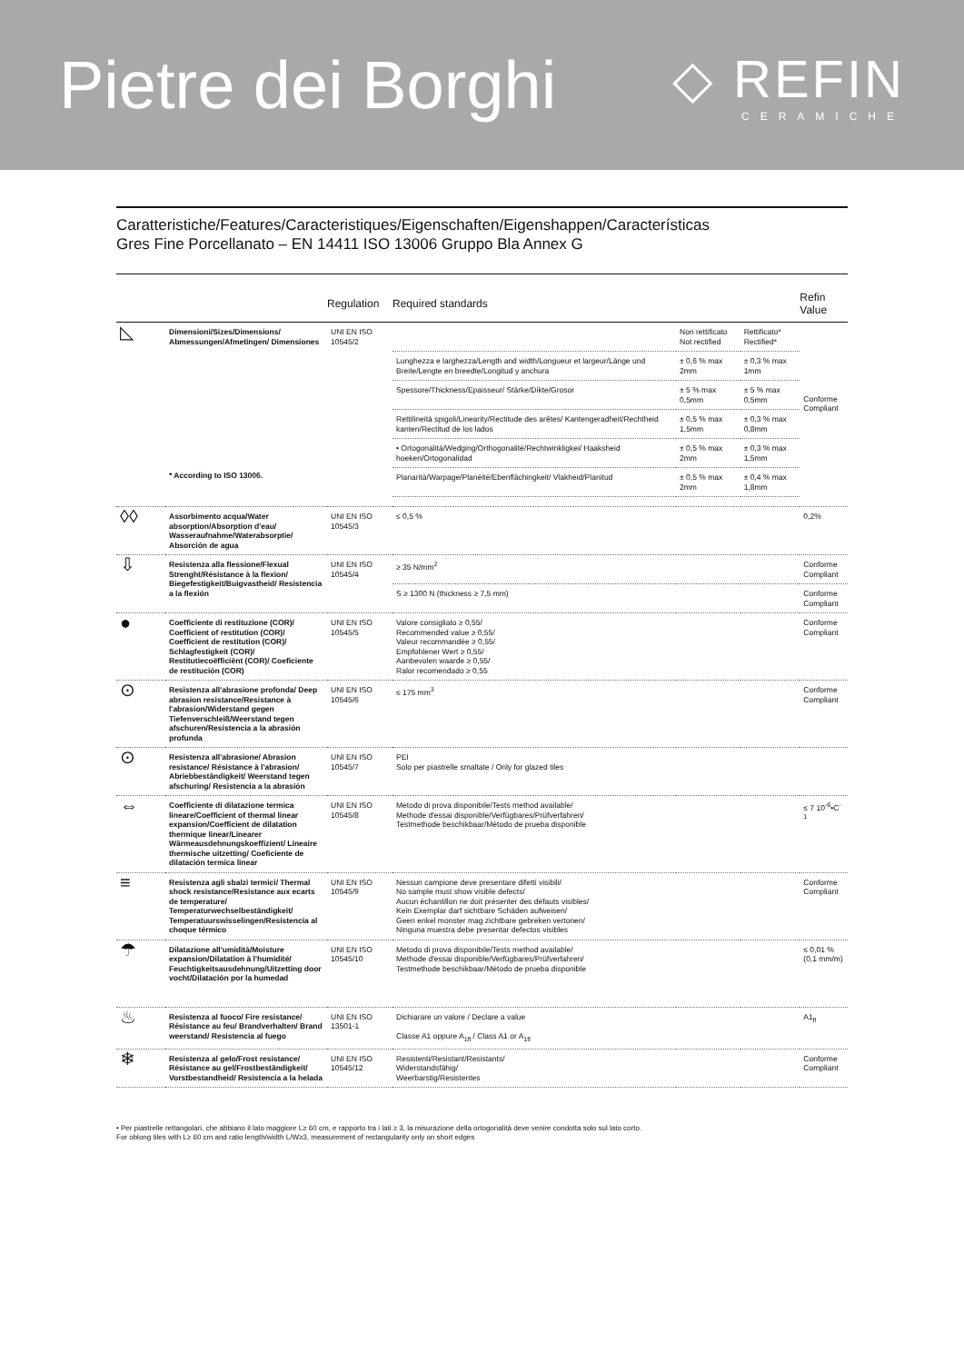Pietre dei Borghi
◇ REFIN
CERAMICHE
Caratteristiche/Features/Caracteristiques/Eigenschaften/Eigenshappen/Características
Gres Fine Porcellanato – EN 14411 ISO 13006 Gruppo Bla Annex G
| | | Regulation | Required standards | | | Refin Value |
| --- | --- | --- | --- | --- | --- | --- |
| ◺ | Dimensioni/Sizes/Dimensions/ Abmessungen/Afmetingen/ Dimensiones * According to ISO 13006. | UNI EN ISO 10545/2 | | Non rettificato Not rectified | Rettificato* Rectified* | Conforme Compliant |
| | | | Lunghezza e larghezza/Length and width/Longueur et largeur/Länge und Breite/Lengte en breedte/Longitud y anchura | ± 0,6 % max 2mm | ± 0,3 % max 1mm | |
| | | | Spessore/Thickness/Epaisseur/ Stärke/Dikte/Grosor | ± 5 % max 0,5mm | ± 5 % max 0,5mm | |
| | | | Rettilineità spigoli/Linearity/Rectitude des arêtes/ Kantengeradheit/Rechtheid kanten/Rectitud de los lados | ± 0,5 % max 1,5mm | ± 0,3 % max 0,8mm | |
| | | | • Ortogonalità/Wedging/Orthogonalité/Rechtwinkligkei/ Haaksheid hoeken/Ortogonalidad | ± 0,5 % max 2mm | ± 0,3 % max 1,5mm | |
| | | | Planarità/Warpage/Planéité/Ebenflächingkeit/ Vlakheid/Planitud | ± 0,5 % max 2mm | ± 0,4 % max 1,8mm | |
| ◊◊ | Assorbimento acqua/Water absorption/Absorption d'eau/ Wasseraufnahme/Waterabsorptie/ Absorción de agua | UNI EN ISO 10545/3 | ≤ 0,5 % | | | 0,2% |
| ⇩ | Resistenza alla flessione/Flexual Strenght/Résistance à la flexion/ Biegefestigkeit/Buigvastheid/ Resistencia a la flexión | UNI EN ISO 10545/4 | ≥ 35 N/mm<sup>2</sup> | | | Conforme Compliant |
| | | | S ≥ 1300 N (thickness ≥ 7,5 mm) | | | Conforme Compliant |
| ● | Coefficiente di restituzione (COR)/ Coefficient of restitution (COR)/ Coefficient de restitution (COR)/ Schlagfestigkeit (COR)/ Restitutiecoëfficiënt (COR)/ Coeficiente de restitución (COR) | UNI EN ISO 10545/5 | Valore consigliato ≥ 0,55/ Recommended value ≥ 0,55/ Valeur recommandée ≥ 0,55/ Empfohlener Wert ≥ 0,55/ Aanbevolen waarde ≥ 0,55/ Ralor recomendado ≥ 0,55 | | | Conforme Compliant |
| ⊙ | Resistenza all'abrasione profonda/ Deep abrasion resistance/Resistance à l'abrasion/Widerstand gegen Tiefenverschleiß/Weerstand tegen afschuren/Resistencia a la abrasión profunda | UNI EN ISO 10545/6 | ≤ 175 mm<sup>3</sup> | | | Conforme Compliant |
| ⊙ | Resistenza all'abrasione/ Abrasion resistance/ Résistance à l'abrasion/ Abriebbeständigkeit/ Weerstand tegen afschuring/ Resistencia a la abrasión | UNI EN ISO 10545/7 | PEI Solo per piastrelle smaltate / Only for glazed tiles | | | |
| ⇔ | Coefficiente di dilatazione termica lineare/Coefficient of thermal linear expansion/Coefficient de dilatation thermique linear/Linearer Wärmeausdehnungskoeffizient/ Lineaire thermische uitzetting/ Coeficiente de dilatación termica linear | UNI EN ISO 10545/8 | Metodo di prova disponibile/Tests method available/ Methode d'essai disponible/Verfügbares/Prüfverfahren/ Testmethode beschikbaar/Método de prueba disponible | | | ≤ 7 10<sup>-6</sup>•C<sup>-1</sup> |
| ≡ | Resistenza agli sbalzi termici/ Thermal shock resistance/Resistance aux ecarts de temperature/ Temperaturwechselbeständigkeit/ Temperatuurswisselingen/Resistencia al choque térmico | UNI EN ISO 10545/9 | Nessun campione deve presentare difetti visibili/ No sample must show visible defects/ Aucun échantillon ne doit présenter des défauts visibles/ Kein Exemplar darf sichtbare Schäden aufweisen/ Geen enkel monster mag zichtbare gebreken vertonen/ Ninguna muestra debe presentar defectos visibles | | | Conforme Compliant |
| ☂ | Dilatazione all'umidità/Moisture expansion/Dilatation à l'humidité/ Feuchtigkeitsausdehnung/Uitzetting door vocht/Dilatación por la humedad | UNI EN ISO 10545/10 | Metodo di prova disponibile/Tests method available/ Methode d'essai disponible/Verfügbares/Prüfverfahren/ Testmethode beschikbaar/Método de prueba disponible | | | ≤ 0,01 % (0,1 mm/m) |
| ♨ | Resistenza al fuoco/ Fire resistance/ Résistance au feu/ Brandverhalten/ Brand weerstand/ Resistencia al fuego | UNI EN ISO 13501-1 | Dichiarare un valore / Declare a value Classe A1 oppure A<sub>1fl</sub> / Class A1 or A<sub>1fl</sub> | | | A1<sub>fl</sub> |
| ❄ | Resistenza al gelo/Frost resistance/ Résistance au gel/Frostbeständigkeit/ Vorstbestandheid/ Resistencia a la helada | UNI EN ISO 10545/12 | Resistenti/Resistant/Resistants/ Widerstandsfähig/ Weerbarstig/Resistentes | | | Conforme Compliant |
• Per piastrelle rettangolari, che abbiano il lato maggiore L≥ 60 cm, e rapporto tra i lati ≥ 3, la misurazione della ortogonalità deve venire condotta solo sul lato corto.
For oblong tiles with L≥ 60 cm and ratio length/width L/W≥3, measurement of rectangularity only on short edges